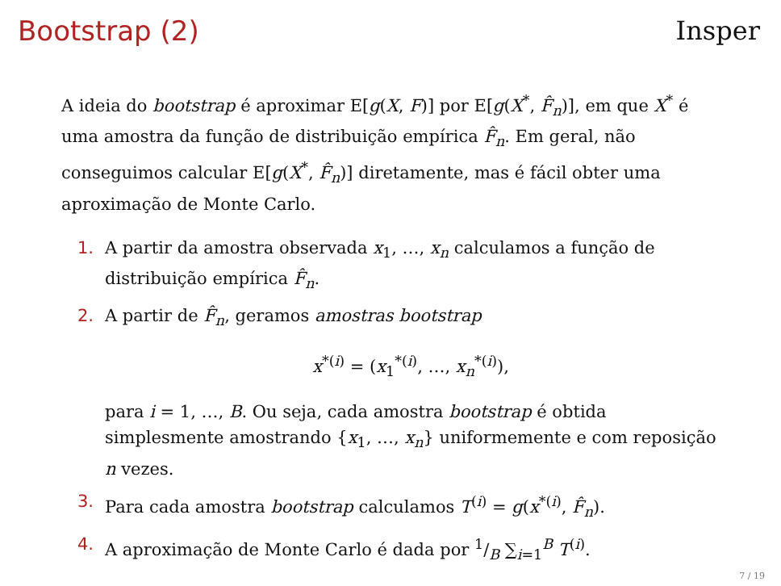Bootstrap (2) Insper
A ideia do bootstrap é aproximar E[g(X, F)] por E[g(X<sup>*</sup>, F̂<sub>n</sub>)], em que X<sup>*</sup> é uma amostra da função de distribuição empírica F̂<sub>n</sub>. Em geral, não conseguimos calcular E[g(X<sup>*</sup>, F̂<sub>n</sub>)] diretamente, mas é fácil obter uma aproximação de Monte Carlo.
1. A partir da amostra observada x<sub>1</sub>, …, x<sub>n</sub> calculamos a função de distribuição empírica F̂<sub>n</sub>.
2. A partir de F̂<sub>n</sub>, geramos amostras bootstrap
x<sup>*(i)</sup> = (x<sub>1</sub><sup>*(i)</sup>, …, x<sub>n</sub><sup>*(i)</sup>),
para i = 1, …, B. Ou seja, cada amostra bootstrap é obtida simplesmente amostrando {x<sub>1</sub>, …, x<sub>n</sub>} uniformemente e com reposição n vezes.
3. Para cada amostra bootstrap calculamos T<sup>(i)</sup> = g(x<sup>*(i)</sup>, F̂<sub>n</sub>).
4. A aproximação de Monte Carlo é dada por 1/B ∑<sub>i=1</sub><sup>B</sup> T<sup>(i)</sup>.
7 / 19